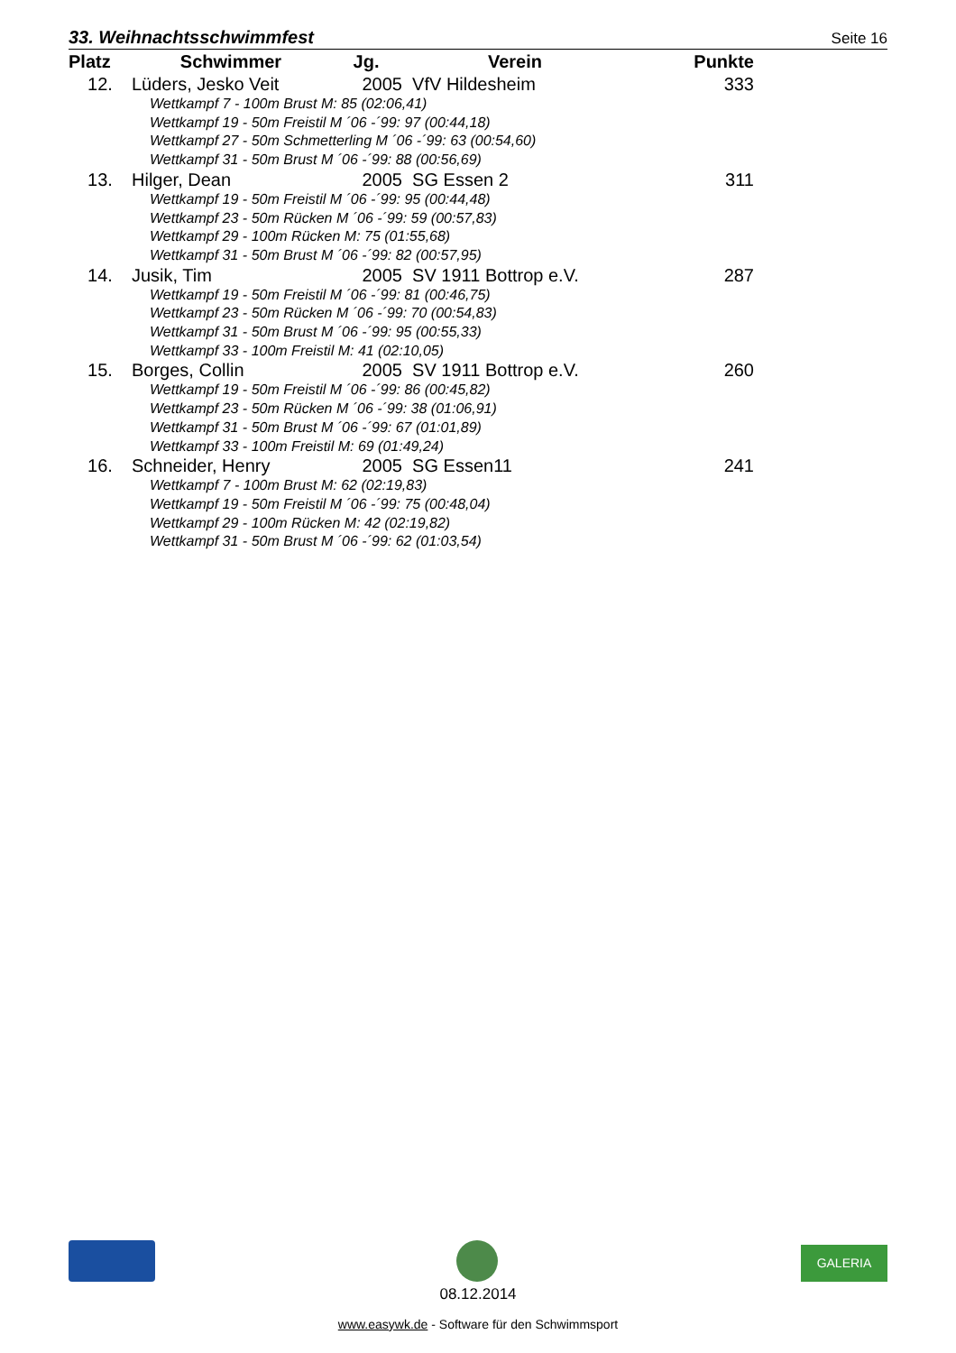33. Weihnachtsschwimmfest
Seite 16
| Platz | Schwimmer | Jg. | Verein | Punkte | |
| --- | --- | --- | --- | --- | --- |
| 12. | Lüders, Jesko Veit | 2005 | VfV Hildesheim | 333 | |
| Wettkampf 7 - 100m Brust M: 85 (02:06,41) Wettkampf 19 - 50m Freistil M ´06 -´99: 97 (00:44,18) Wettkampf 27 - 50m Schmetterling M ´06 -´99: 63 (00:54,60) Wettkampf 31 - 50m Brust M ´06 -´99: 88 (00:56,69) | | | | | |
| 13. | Hilger, Dean | 2005 | SG Essen 2 | 311 | |
| Wettkampf 19 - 50m Freistil M ´06 -´99: 95 (00:44,48) Wettkampf 23 - 50m Rücken M ´06 -´99: 59 (00:57,83) Wettkampf 29 - 100m Rücken M: 75 (01:55,68) Wettkampf 31 - 50m Brust M ´06 -´99: 82 (00:57,95) | | | | | |
| 14. | Jusik, Tim | 2005 | SV 1911 Bottrop e.V. | 287 | |
| Wettkampf 19 - 50m Freistil M ´06 -´99: 81 (00:46,75) Wettkampf 23 - 50m Rücken M ´06 -´99: 70 (00:54,83) Wettkampf 31 - 50m Brust M ´06 -´99: 95 (00:55,33) Wettkampf 33 - 100m Freistil M: 41 (02:10,05) | | | | | |
| 15. | Borges, Collin | 2005 | SV 1911 Bottrop e.V. | 260 | |
| Wettkampf 19 - 50m Freistil M ´06 -´99: 86 (00:45,82) Wettkampf 23 - 50m Rücken M ´06 -´99: 38 (01:06,91) Wettkampf 31 - 50m Brust M ´06 -´99: 67 (01:01,89) Wettkampf 33 - 100m Freistil M: 69 (01:49,24) | | | | | |
| 16. | Schneider, Henry | 2005 | SG Essen11 | 241 | |
| Wettkampf 7 - 100m Brust M: 62 (02:19,83) Wettkampf 19 - 50m Freistil M ´06 -´99: 75 (00:48,04) Wettkampf 29 - 100m Rücken M: 42 (02:19,82) Wettkampf 31 - 50m Brust M ´06 -´99: 62 (01:03,54) | | | | | |
GALERIA
08.12.2014
www.easywk.de - Software für den Schwimmsport